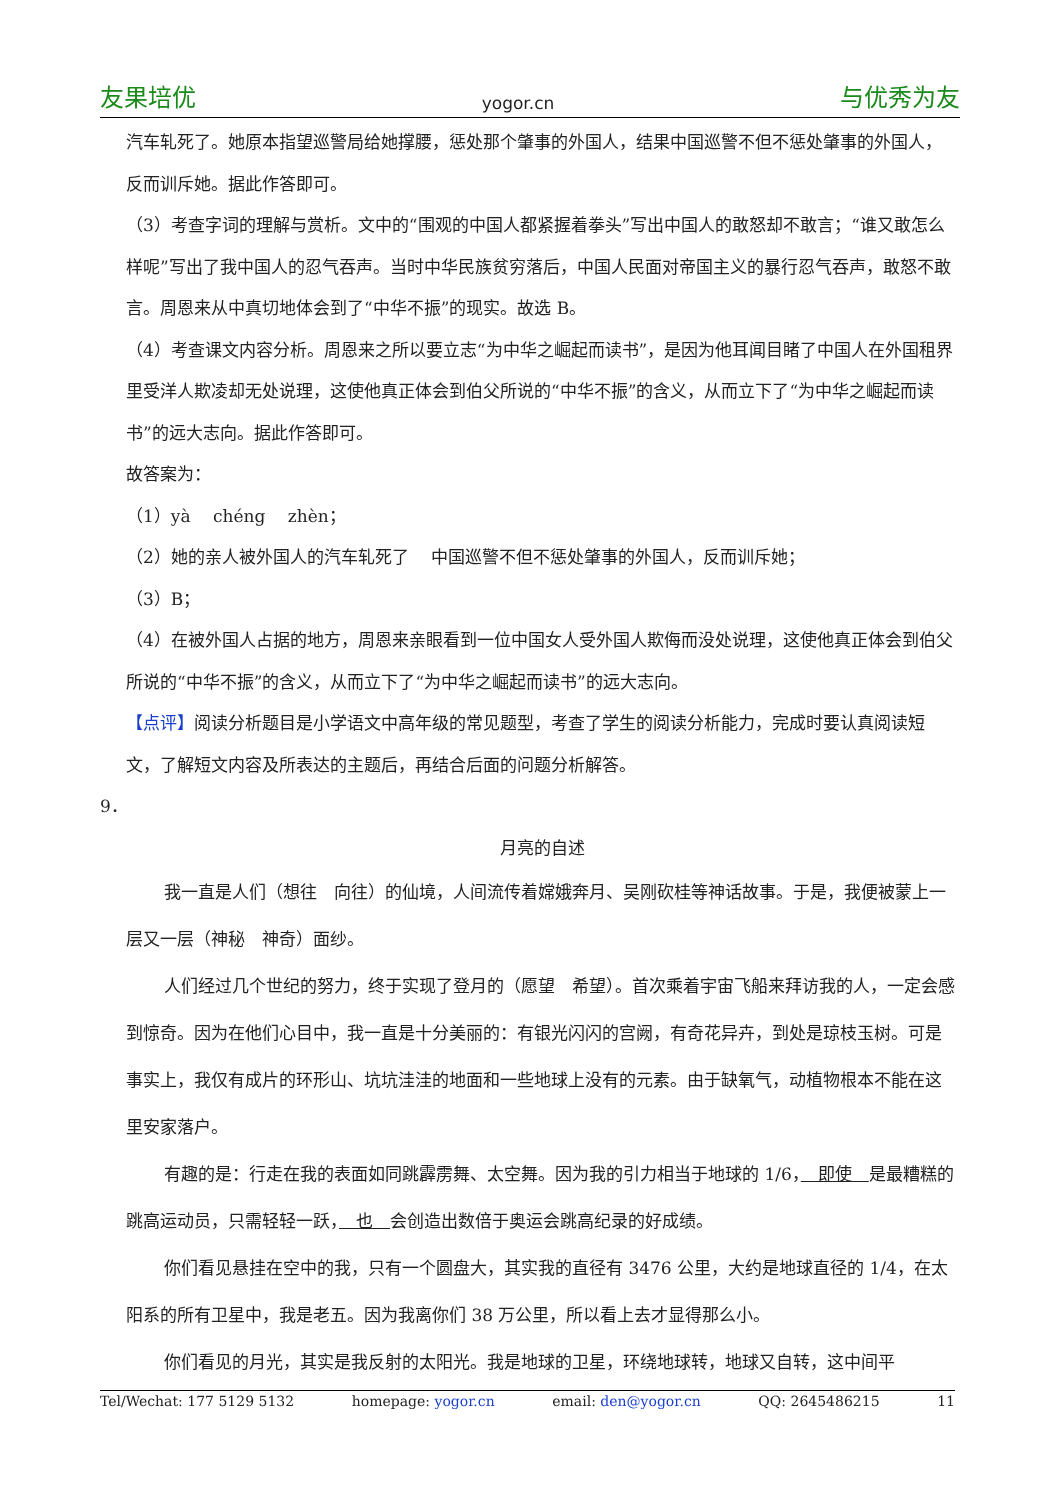友果培优 yogor.cn 与优秀为友
汽车轧死了。她原本指望巡警局给她撑腰，惩处那个肇事的外国人，结果中国巡警不但不惩处肇事的外国人，反而训斥她。据此作答即可。
（3）考查字词的理解与赏析。文中的“围观的中国人都紧握着拳头”写出中国人的敢怒却不敢言；“谁又敢怎么样呢”写出了我中国人的忍气吞声。当时中华民族贫穷落后，中国人民面对帝国主义的暴行忍气吞声，敢怒不敢言。周恩来从中真切地体会到了“中华不振”的现实。故选 B。
（4）考查课文内容分析。周恩来之所以要立志“为中华之崛起而读书”，是因为他耳闻目睹了中国人在外国租界里受洋人欺凌却无处说理，这使他真正体会到伯父所说的“中华不振”的含义，从而立下了“为中华之崛起而读书”的远大志向。据此作答即可。
故答案为：
（1）yà　 chéng　 zhèn；
（2）她的亲人被外国人的汽车轧死了　 中国巡警不但不惩处肇事的外国人，反而训斥她；
（3）B；
（4）在被外国人占据的地方，周恩来亲眼看到一位中国女人受外国人欺侮而没处说理，这使他真正体会到伯父所说的“中华不振”的含义，从而立下了“为中华之崛起而读书”的远大志向。
【点评】阅读分析题目是小学语文中高年级的常见题型，考查了学生的阅读分析能力，完成时要认真阅读短文，了解短文内容及所表达的主题后，再结合后面的问题分析解答。
9．
月亮的自述
我一直是人们（想往　向往）的仙境，人间流传着嫦娥奔月、吴刚砍桂等神话故事。于是，我便被蒙上一层又一层（神秘　神奇）面纱。
人们经过几个世纪的努力，终于实现了登月的（愿望　希望）。首次乘着宇宙飞船来拜访我的人，一定会感到惊奇。因为在他们心目中，我一直是十分美丽的：有银光闪闪的宫阙，有奇花异卉，到处是琼枝玉树。可是事实上，我仅有成片的环形山、坑坑洼洼的地面和一些地球上没有的元素。由于缺氧气，动植物根本不能在这里安家落户。
有趣的是：行走在我的表面如同跳霹雳舞、太空舞。因为我的引力相当于地球的 1/6，　即使　是最糟糕的跳高运动员，只需轻轻一跃，　也　会创造出数倍于奥运会跳高纪录的好成绩。
你们看见悬挂在空中的我，只有一个圆盘大，其实我的直径有 3476 公里，大约是地球直径的 1/4，在太阳系的所有卫星中，我是老五。因为我离你们 38 万公里，所以看上去才显得那么小。
你们看见的月光，其实是我反射的太阳光。我是地球的卫星，环绕地球转，地球又自转，这中间平
Tel/Wechat: 177 5129 5132 homepage: yogor.cn email: den@yogor.cn QQ: 2645486215 11